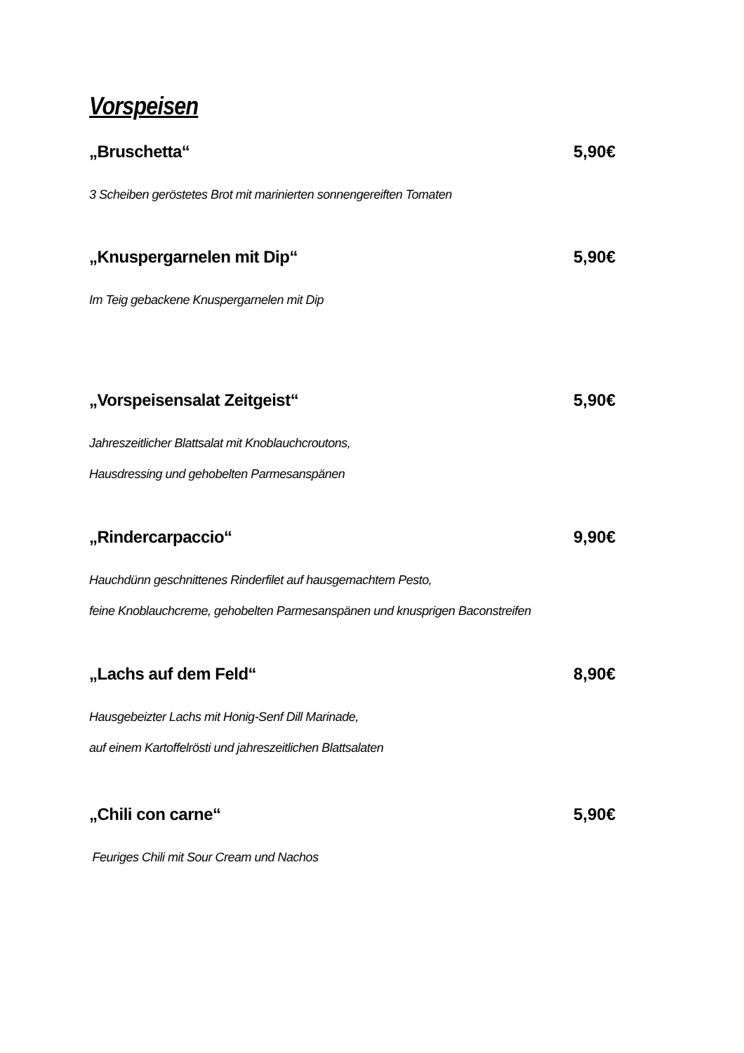Vorspeisen
„Bruschetta“5,90€
3 Scheiben geröstetes Brot mit marinierten sonnengereiften Tomaten
„Knuspergarnelen mit Dip“5,90€
Im Teig gebackene Knuspergarnelen mit Dip
„Vorspeisensalat Zeitgeist“5,90€
Jahreszeitlicher Blattsalat mit Knoblauchcroutons,
Hausdressing und gehobelten Parmesanspänen
„Rindercarpaccio“9,90€
Hauchdünn geschnittenes Rinderfilet auf hausgemachtem Pesto,
feine Knoblauchcreme, gehobelten Parmesanspänen und knusprigen Baconstreifen
„Lachs auf dem Feld“8,90€
Hausgebeizter Lachs mit Honig-Senf Dill Marinade,
auf einem Kartoffelrösti und jahreszeitlichen Blattsalaten
„Chili con carne“5,90€
Feuriges Chili mit Sour Cream und Nachos